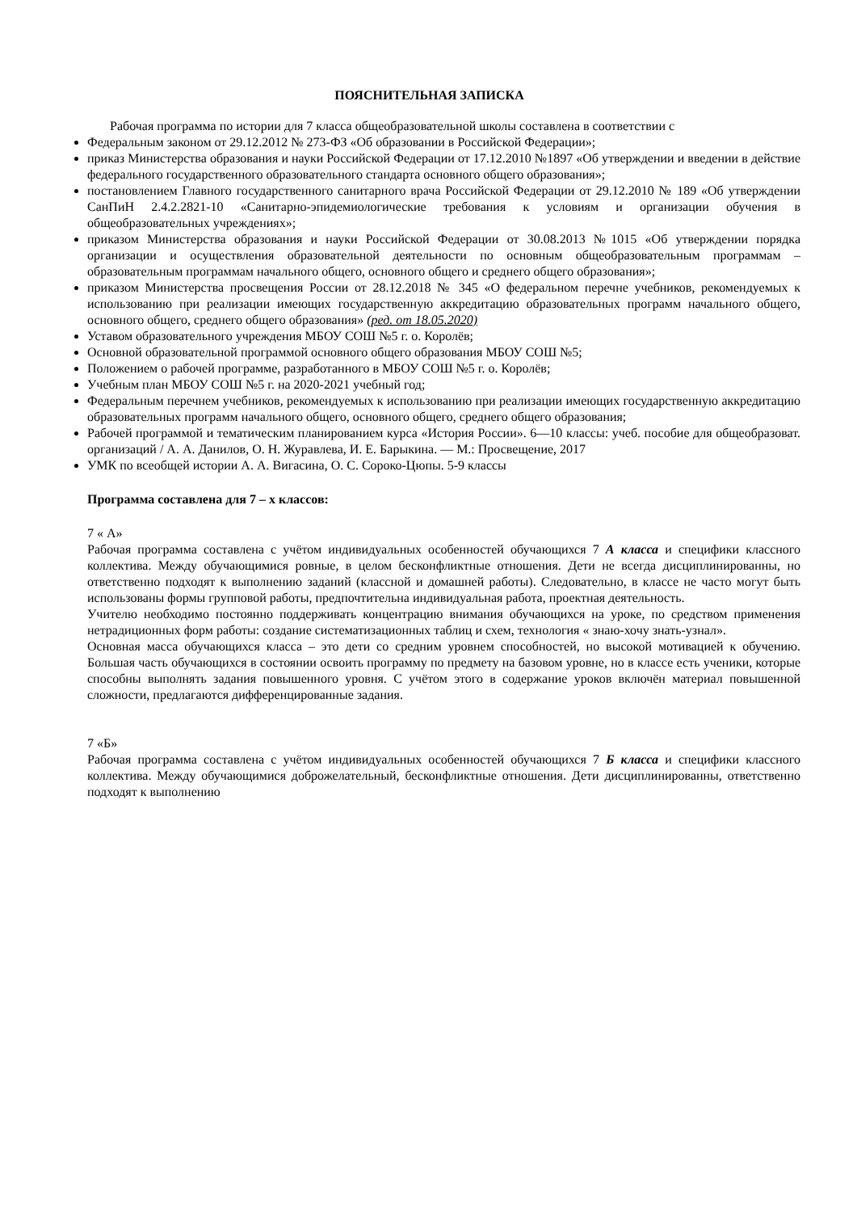ПОЯСНИТЕЛЬНАЯ ЗАПИСКА
Рабочая программа по истории для 7 класса общеобразовательной школы составлена в соответствии с
Федеральным законом от 29.12.2012 № 273-ФЗ «Об образовании в Российской Федерации»;
приказ Министерства образования и науки Российской Федерации от 17.12.2010 №1897 «Об утверждении и введении в действие федерального государственного образовательного стандарта основного общего образования»;
постановлением Главного государственного санитарного врача Российской Федерации от 29.12.2010 № 189 «Об утверждении СанПиН 2.4.2.2821-10 «Санитарно-эпидемиологические требования к условиям и организации обучения в общеобразовательных учреждениях»;
приказом Министерства образования и науки Российской Федерации от 30.08.2013 №1015 «Об утверждении порядка организации и осуществления образовательной деятельности по основным общеобразовательным программам – образовательным программам начального общего, основного общего и среднего общего образования»;
приказом Министерства просвещения России от 28.12.2018 № 345 «О федеральном перечне учебников, рекомендуемых к использованию при реализации имеющих государственную аккредитацию образовательных программ начального общего, основного общего, среднего общего образования» (ред. от 18.05.2020)
Уставом образовательного учреждения МБОУ СОШ №5 г. о. Королёв;
Основной образовательной программой основного общего образования МБОУ СОШ №5;
Положением о рабочей программе, разработанного в МБОУ СОШ №5 г. о. Королёв;
Учебным план МБОУ СОШ №5 г. на 2020-2021 учебный год;
Федеральным перечнем учебников, рекомендуемых к использованию при реализации имеющих государственную аккредитацию образовательных программ начального общего, основного общего, среднего общего образования;
Рабочей программой и тематическим планированием курса «История России». 6—10 классы: учеб. пособие для общеобразоват. организаций / А. А. Данилов, О. Н. Журавлева, И. Е. Барыкина. — М.: Просвещение, 2017
УМК по всеобщей истории А. А. Вигасина, О. С. Сороко-Цюпы. 5-9 классы
Программа составлена для 7 – х классов:
7 « А»
Рабочая программа составлена с учётом индивидуальных особенностей обучающихся 7 А класса и специфики классного коллектива. Между обучающимися ровные, в целом бесконфликтные отношения. Дети не всегда дисциплинированны, но ответственно подходят к выполнению заданий (классной и домашней работы). Следовательно, в классе не часто могут быть использованы формы групповой работы, предпочтительна индивидуальная работа, проектная деятельность.
Учителю необходимо постоянно поддерживать концентрацию внимания обучающихся на уроке, по средством применения нетрадиционных форм работы: создание систематизационных таблиц и схем, технология « знаю-хочу знать-узнал».
Основная масса обучающихся класса – это дети со средним уровнем способностей, но высокой мотивацией к обучению. Большая часть обучающихся в состоянии освоить программу по предмету на базовом уровне, но в классе есть ученики, которые способны выполнять задания повышенного уровня. С учётом этого в содержание уроков включён материал повышенной сложности, предлагаются дифференцированные задания.
7 «Б»
Рабочая программа составлена с учётом индивидуальных особенностей обучающихся 7 Б класса и специфики классного коллектива. Между обучающимися доброжелательный, бесконфликтные отношения. Дети дисциплинированны, ответственно подходят к выполнению